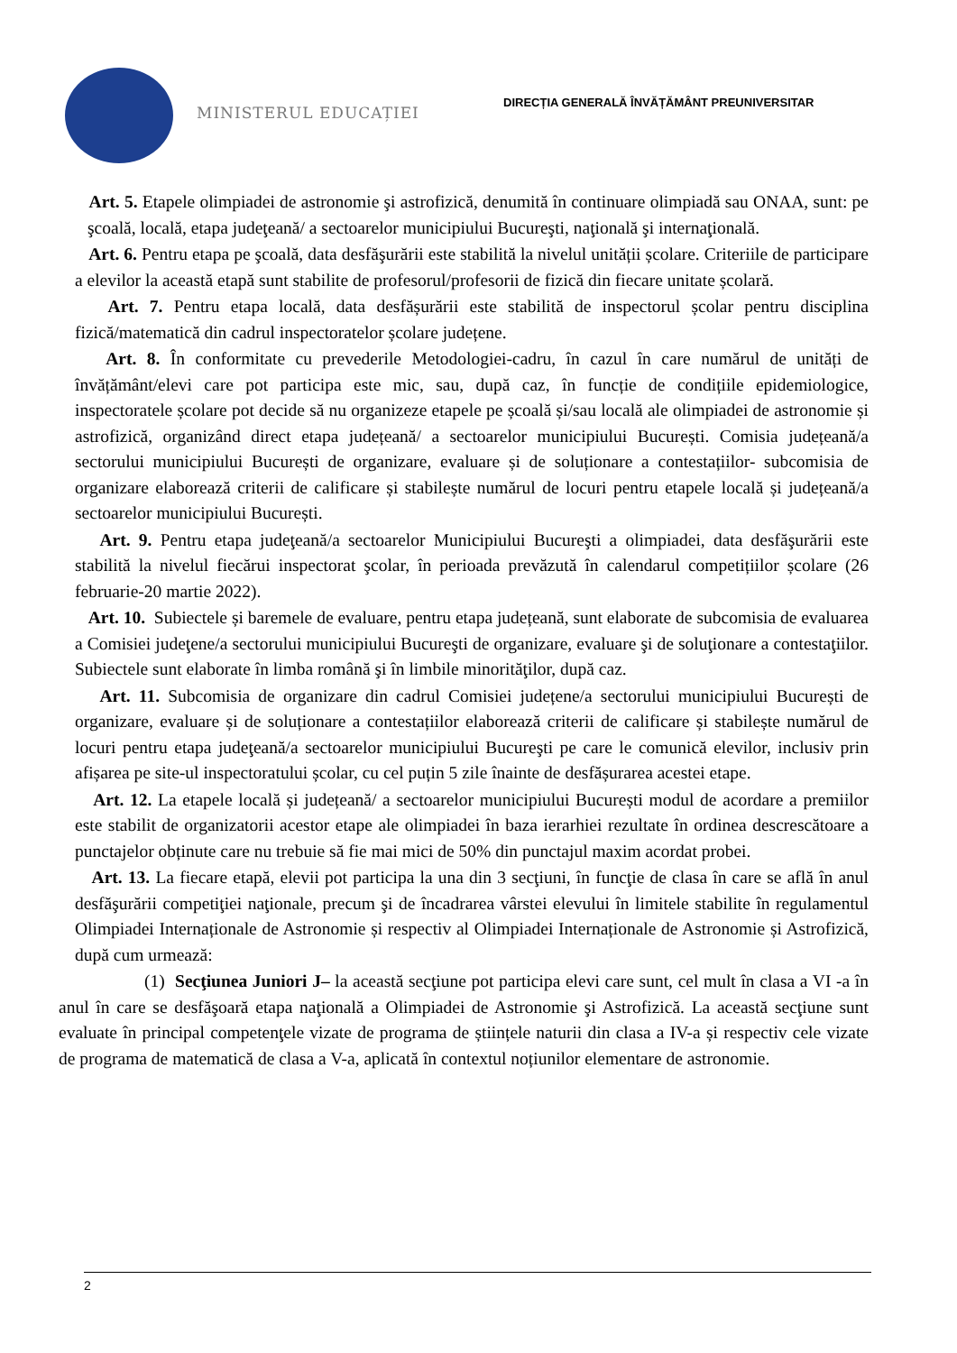MINISTERUL EDUCAȚIEI
DIRECȚIA GENERALĂ ÎNVĂȚĂMÂNT PREUNIVERSITAR
Art. 5. Etapele olimpiadei de astronomie şi astrofizică, denumită în continuare olimpiadă sau ONAA, sunt: pe şcoală, locală, etapa judeţeană/ a sectoarelor municipiului Bucureşti, naţională şi internaţională.
Art. 6. Pentru etapa pe şcoală, data desfăşurării este stabilită la nivelul unității școlare. Criteriile de participare a elevilor la această etapă sunt stabilite de profesorul/profesorii de fizică din fiecare unitate școlară.
Art. 7. Pentru etapa locală, data desfășurării este stabilită de inspectorul școlar pentru disciplina fizică/matematică din cadrul inspectoratelor școlare județene.
Art. 8. În conformitate cu prevederile Metodologiei-cadru, în cazul în care numărul de unități de învățământ/elevi care pot participa este mic, sau, după caz, în funcție de condițiile epidemiologice, inspectoratele școlare pot decide să nu organizeze etapele pe școală și/sau locală ale olimpiadei de astronomie și astrofizică, organizând direct etapa județeană/ a sectoarelor municipiului București. Comisia județeană/a sectorului municipiului București de organizare, evaluare și de soluționare a contestațiilor- subcomisia de organizare elaborează criterii de calificare și stabilește numărul de locuri pentru etapele locală și județeană/a sectoarelor municipiului București.
Art. 9. Pentru etapa judeţeană/a sectoarelor Municipiului Bucureşti a olimpiadei, data desfăşurării este stabilită la nivelul fiecărui inspectorat şcolar, în perioada prevăzută în calendarul competițiilor școlare (26 februarie-20 martie 2022).
Art. 10. Subiectele și baremele de evaluare, pentru etapa județeană, sunt elaborate de subcomisia de evaluarea a Comisiei judeţene/a sectorului municipiului Bucureşti de organizare, evaluare şi de soluţionare a contestaţiilor. Subiectele sunt elaborate în limba română şi în limbile minorităţilor, după caz.
Art. 11. Subcomisia de organizare din cadrul Comisiei județene/a sectorului municipiului București de organizare, evaluare și de soluționare a contestațiilor elaborează criterii de calificare și stabilește numărul de locuri pentru etapa judeţeană/a sectoarelor municipiului Bucureşti pe care le comunică elevilor, inclusiv prin afișarea pe site-ul inspectoratului școlar, cu cel puțin 5 zile înainte de desfășurarea acestei etape.
Art. 12. La etapele locală și județeană/ a sectoarelor municipiului București modul de acordare a premiilor este stabilit de organizatorii acestor etape ale olimpiadei în baza ierarhiei rezultate în ordinea descrescătoare a punctajelor obținute care nu trebuie să fie mai mici de 50% din punctajul maxim acordat probei.
Art. 13. La fiecare etapă, elevii pot participa la una din 3 secţiuni, în funcţie de clasa în care se află în anul desfăşurării competiţiei naţionale, precum şi de încadrarea vârstei elevului în limitele stabilite în regulamentul Olimpiadei Internaționale de Astronomie și respectiv al Olimpiadei Internaționale de Astronomie și Astrofizică, după cum urmează:
(1) Secţiunea Juniori J– la această secţiune pot participa elevi care sunt, cel mult în clasa a VI -a în anul în care se desfăşoară etapa naţională a Olimpiadei de Astronomie şi Astrofizică. La această secţiune sunt evaluate în principal competenţele vizate de programa de științele naturii din clasa a IV-a și respectiv cele vizate de programa de matematică de clasa a V-a, aplicată în contextul noțiunilor elementare de astronomie.
2